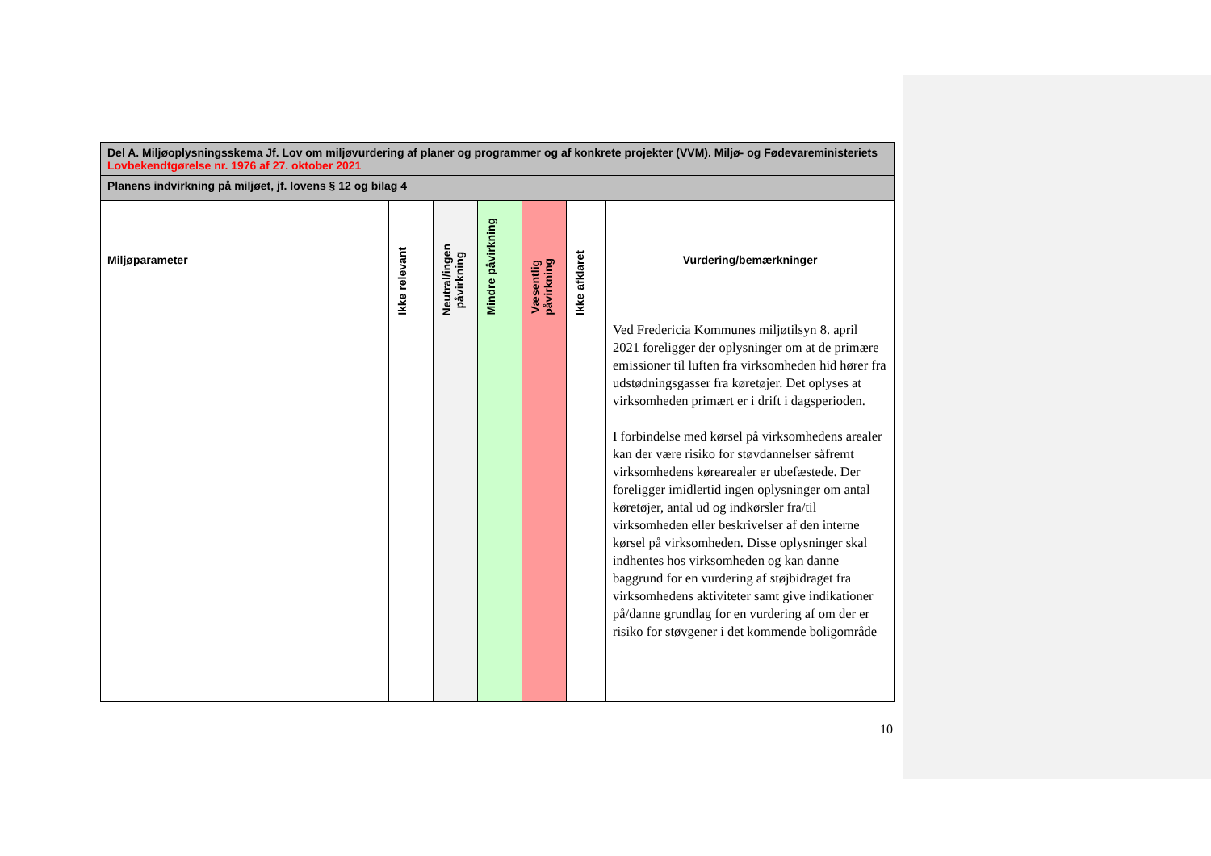| Del A. Miljøoplysningsskema Jf. Lov om miljøvurdering af planer og programmer og af konkrete projekter (VVM). Miljø- og Fødevareministeriets Lovbekendtgørelse nr. 1976 af 27. oktober 2021 | | | | | | |
| --- | --- | --- | --- | --- | --- | --- |
| Planens indvirkning på miljøet, jf. lovens § 12 og bilag 4 | | | | | | |
| Miljøparameter | Ikke relevant | Neutral/ingen påvirkning | Mindre påvirkning | Væsentlig påvirkning | Ikke afklaret | Vurdering/bemærkninger |
| | | | | | | Ved Fredericia Kommunes miljøtilsyn 8. april 2021 foreligger der oplysninger om at de primære emissioner til luften fra virksomheden hid hører fra udstødningsgasser fra køretøjer. Det oplyses at virksomheden primært er i drift i dagsperioden. I forbindelse med kørsel på virksomhedens arealer kan der være risiko for støvdannelser såfremt virksomhedens kørearealer er ubefæstede. Der foreligger imidlertid ingen oplysninger om antal køretøjer, antal ud og indkørsler fra/til virksomheden eller beskrivelser af den interne kørsel på virksomheden. Disse oplysninger skal indhentes hos virksomheden og kan danne baggrund for en vurdering af støjbidraget fra virksomhedens aktiviteter samt give indikationer på/danne grundlag for en vurdering af om der er risiko for støvgener i det kommende boligområde |
10